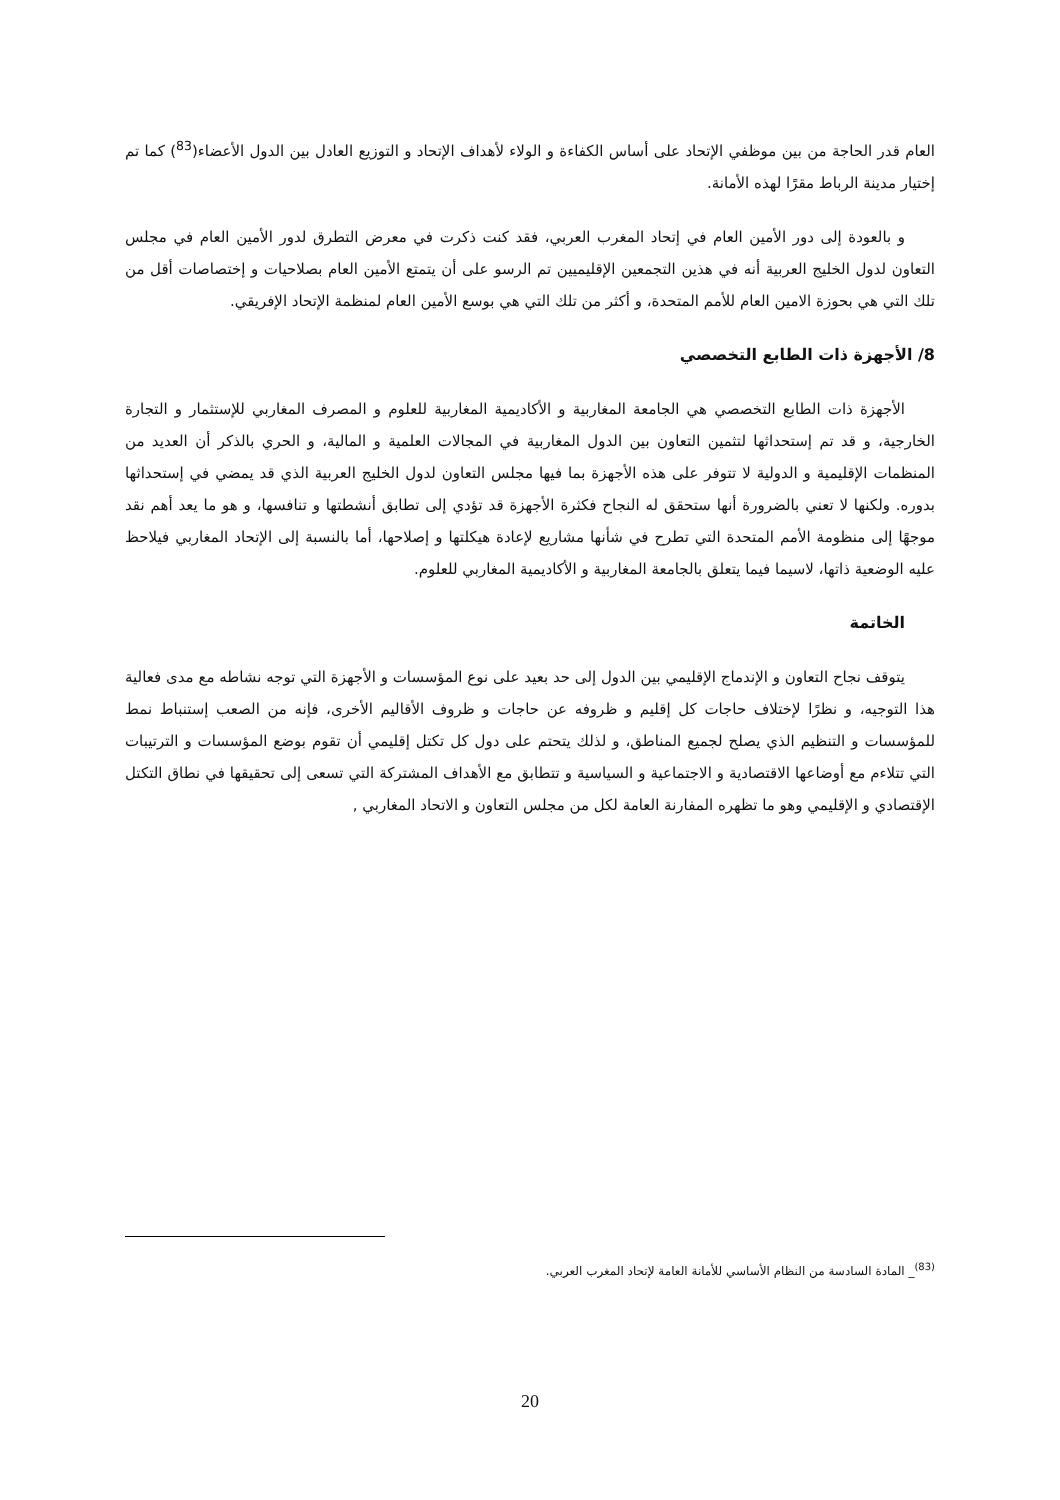العام قدر الحاجة من بين موظفي الإتحاد على أساس الكفاءة و الولاء لأهداف الإتحاد و التوزيع العادل بين الدول الأعضاء(<sup>83</sup>) كما تم إختيار مدينة الرباط مقرًا لهذه الأمانة.
و بالعودة إلى دور الأمين العام في إتحاد المغرب العربي، فقد كنت ذكرت في معرض التطرق لدور الأمين العام في مجلس التعاون لدول الخليج العربية أنه في هذين التجمعين الإقليميين تم الرسو على أن يتمتع الأمين العام بصلاحيات و إختصاصات أقل من تلك التي هي بحوزة الامين العام للأمم المتحدة، و أكثر من تلك التي هي بوسع الأمين العام لمنظمة الإتحاد الإفريقي.
8/ الأجهزة ذات الطابع التخصصي
الأجهزة ذات الطابع التخصصي هي الجامعة المغاربية و الأكاديمية المغاربية للعلوم و المصرف المغاربي للإستثمار و التجارة الخارجية، و قد تم إستحداثها لتثمين التعاون بين الدول المغاربية في المجالات العلمية و المالية، و الحري بالذكر أن العديد من المنظمات الإقليمية و الدولية لا تتوفر على هذه الأجهزة بما فيها مجلس التعاون لدول الخليج العربية الذي قد يمضي في إستحداثها بدوره. ولكنها لا تعني بالضرورة أنها ستحقق له النجاح فكثرة الأجهزة قد تؤدي إلى تطابق أنشطتها و تنافسها، و هو ما يعد أهم نقد موجهًا إلى منظومة الأمم المتحدة التي تطرح في شأنها مشاريع لإعادة هيكلتها و إصلاحها، أما بالنسبة إلى الإتحاد المغاربي فيلاحظ عليه الوضعية ذاتها، لاسيما فيما يتعلق بالجامعة المغاربية و الأكاديمية المغاربي للعلوم.
الخاتمة
يتوقف نجاح التعاون و الإندماج الإقليمي بين الدول إلى حد بعيد على نوع المؤسسات و الأجهزة التي توجه نشاطه مع مدى فعالية هذا التوجيه، و نظرًا لإختلاف حاجات كل إقليم و ظروفه عن حاجات و ظروف الأقاليم الأخرى، فإنه من الصعب إستنباط نمط للمؤسسات و التنظيم الذي يصلح لجميع المناطق، و لذلك يتحتم على دول كل تكتل إقليمي أن تقوم بوضع المؤسسات و الترتيبات التي تتلاءم مع أوضاعها الاقتصادية و الاجتماعية و السياسية و تتطابق مع الأهداف المشتركة التي تسعى إلى تحقيقها في نطاق التكتل الإقتصادي و الإقليمي وهو ما تظهره المفارنة العامة لكل من مجلس التعاون و الاتحاد المغاربي ,
<sup>(83)</sup>_ المادة السادسة من النظام الأساسي للأمانة العامة لإتحاد المغرب العربي.
20